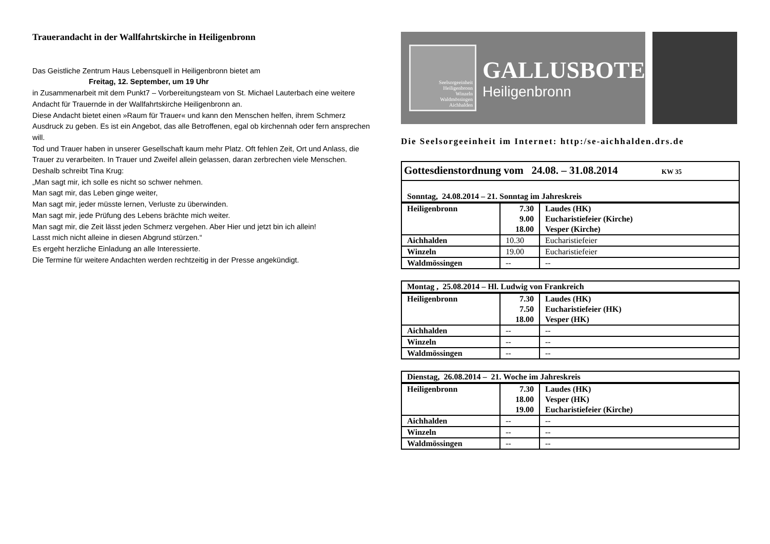Trauerandacht in der Wallfahrtskirche in Heiligenbronn
Das Geistliche Zentrum Haus Lebensquell in Heiligenbronn bietet am
Freitag, 12. September, um 19 Uhr
in Zusammenarbeit mit dem Punkt7 – Vorbereitungsteam von St. Michael Lauterbach eine weitere Andacht für Trauernde in der Wallfahrtskirche Heiligenbronn an.
Diese Andacht bietet einen »Raum für Trauer« und kann den Menschen helfen, ihrem Schmerz Ausdruck zu geben. Es ist ein Angebot, das alle Betroffenen, egal ob kirchennah oder fern ansprechen will.
Tod und Trauer haben in unserer Gesellschaft kaum mehr Platz. Oft fehlen Zeit, Ort und Anlass, die Trauer zu verarbeiten. In Trauer und Zweifel allein gelassen, daran zerbrechen viele Menschen.
Deshalb schreibt Tina Krug:
„Man sagt mir, ich solle es nicht so schwer nehmen.
Man sagt mir, das Leben ginge weiter,
Man sagt mir, jeder müsste lernen, Verluste zu überwinden.
Man sagt mir, jede Prüfung des Lebens brächte mich weiter.
Man sagt mir, die Zeit lässt jeden Schmerz vergehen. Aber Hier und jetzt bin ich allein!
Lasst mich nicht alleine in diesen Abgrund stürzen.“
Es ergeht herzliche Einladung an alle Interessierte.
Die Termine für weitere Andachten werden rechtzeitig in der Presse angekündigt.
Seelsorgeeinheit
Heiligenbronn
Winzeln
Waldmössingen
Aichhalden
GALLUSBOTE
Heiligenbronn
Die Seelsorgeeinheit im Internet: http:/se-aichhalden.drs.de
| Gottesdienstordnung vom 24.08. – 31.08.2014 KW 35 | | |
| Sonntag, 24.08.2014 – 21. Sonntag im Jahreskreis | | |
| Heiligenbronn | 7.30 9.00 18.00 | Laudes (HK) Eucharistiefeier (Kirche) Vesper (Kirche) |
| Aichhalden | 10.30 | Eucharistiefeier |
| Winzeln | 19.00 | Eucharistiefeier |
| Waldmössingen | -- | -- |
| Montag , 25.08.2014 – Hl. Ludwig von Frankreich | | |
| Heiligenbronn | 7.30 7.50 18.00 | Laudes (HK) Eucharistiefeier (HK) Vesper (HK) |
| Aichhalden | -- | -- |
| Winzeln | -- | -- |
| Waldmössingen | -- | -- |
| Dienstag, 26.08.2014 – 21. Woche im Jahreskreis | | |
| Heiligenbronn | 7.30 18.00 19.00 | Laudes (HK) Vesper (HK) Eucharistiefeier (Kirche) |
| Aichhalden | -- | -- |
| Winzeln | -- | -- |
| Waldmössingen | -- | -- |